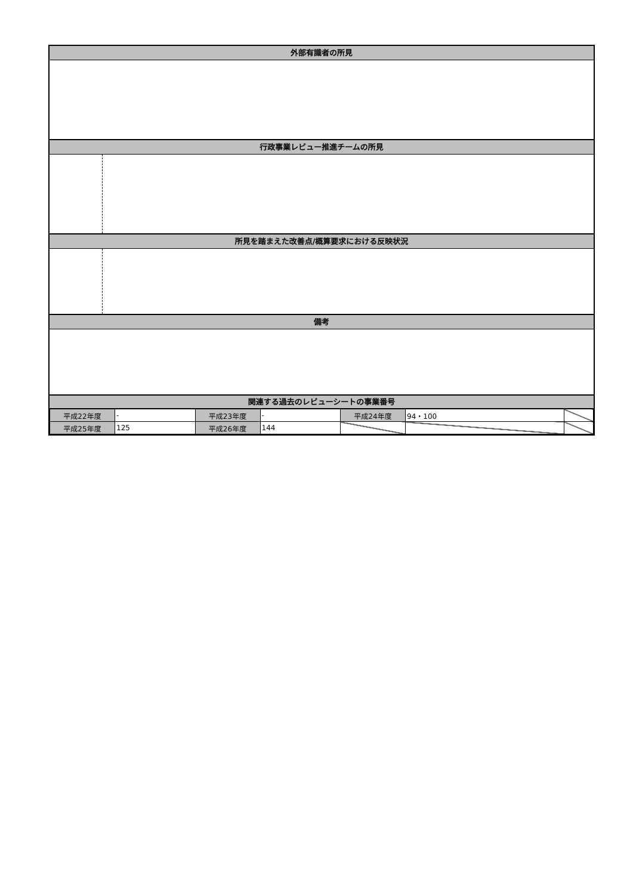外部有識者の所見
行政事業レビュー推進チームの所見
所見を踏まえた改善点/概算要求における反映状況
備考
関連する過去のレビューシートの事業番号
| 平成22年度 | - | 平成23年度 | - | 平成24年度 | 94・100 | |
| 平成25年度 | 125 | 平成26年度 | 144 | | | |